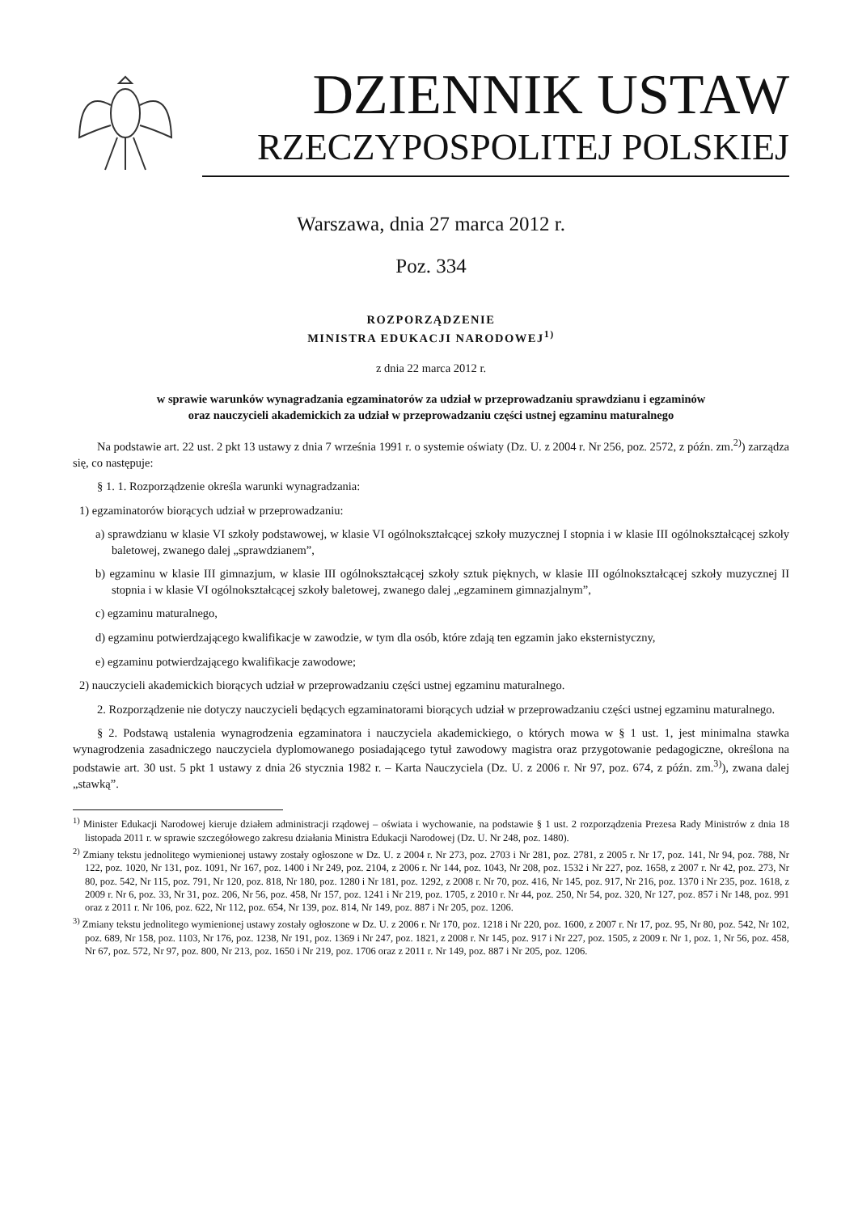DZIENNIK USTAW
RZECZYPOSPOLITEJ POLSKIEJ
Warszawa, dnia 27 marca 2012 r.
Poz. 334
ROZPORZĄDZENIE
MINISTRA EDUKACJI NARODOWEJ<sup>1)</sup>
z dnia 22 marca 2012 r.
w sprawie warunków wynagradzania egzaminatorów za udział w przeprowadzaniu sprawdzianu i egzaminów
oraz nauczycieli akademickich za udział w przeprowadzaniu części ustnej egzaminu maturalnego
Na podstawie art. 22 ust. 2 pkt 13 ustawy z dnia 7 września 1991 r. o systemie oświaty (Dz. U. z 2004 r. Nr 256, poz. 2572, z późn. zm.<sup>2)</sup>) zarządza się, co następuje:
§ 1. 1. Rozporządzenie określa warunki wynagradzania:
1) egzaminatorów biorących udział w przeprowadzaniu:
a) sprawdzianu w klasie VI szkoły podstawowej, w klasie VI ogólnokształcącej szkoły muzycznej I stopnia i w klasie III ogólnokształcącej szkoły baletowej, zwanego dalej „sprawdzianem”,
b) egzaminu w klasie III gimnazjum, w klasie III ogólnokształcącej szkoły sztuk pięknych, w klasie III ogólnokształcącej szkoły muzycznej II stopnia i w klasie VI ogólnokształcącej szkoły baletowej, zwanego dalej „egzaminem gimnazjalnym”,
c) egzaminu maturalnego,
d) egzaminu potwierdzającego kwalifikacje w zawodzie, w tym dla osób, które zdają ten egzamin jako eksternistyczny,
e) egzaminu potwierdzającego kwalifikacje zawodowe;
2) nauczycieli akademickich biorących udział w przeprowadzaniu części ustnej egzaminu maturalnego.
2. Rozporządzenie nie dotyczy nauczycieli będących egzaminatorami biorących udział w przeprowadzaniu części ustnej egzaminu maturalnego.
§ 2. Podstawą ustalenia wynagrodzenia egzaminatora i nauczyciela akademickiego, o których mowa w § 1 ust. 1, jest minimalna stawka wynagrodzenia zasadniczego nauczyciela dyplomowanego posiadającego tytuł zawodowy magistra oraz przygotowanie pedagogiczne, określona na podstawie art. 30 ust. 5 pkt 1 ustawy z dnia 26 stycznia 1982 r. – Karta Nauczyciela (Dz. U. z 2006 r. Nr 97, poz. 674, z późn. zm.<sup>3)</sup>), zwana dalej „stawką”.
<sup>1)</sup> Minister Edukacji Narodowej kieruje działem administracji rządowej – oświata i wychowanie, na podstawie § 1 ust. 2 rozporządzenia Prezesa Rady Ministrów z dnia 18 listopada 2011 r. w sprawie szczegółowego zakresu działania Ministra Edukacji Narodowej (Dz. U. Nr 248, poz. 1480).
<sup>2)</sup> Zmiany tekstu jednolitego wymienionej ustawy zostały ogłoszone w Dz. U. z 2004 r. Nr 273, poz. 2703 i Nr 281, poz. 2781, z 2005 r. Nr 17, poz. 141, Nr 94, poz. 788, Nr 122, poz. 1020, Nr 131, poz. 1091, Nr 167, poz. 1400 i Nr 249, poz. 2104, z 2006 r. Nr 144, poz. 1043, Nr 208, poz. 1532 i Nr 227, poz. 1658, z 2007 r. Nr 42, poz. 273, Nr 80, poz. 542, Nr 115, poz. 791, Nr 120, poz. 818, Nr 180, poz. 1280 i Nr 181, poz. 1292, z 2008 r. Nr 70, poz. 416, Nr 145, poz. 917, Nr 216, poz. 1370 i Nr 235, poz. 1618, z 2009 r. Nr 6, poz. 33, Nr 31, poz. 206, Nr 56, poz. 458, Nr 157, poz. 1241 i Nr 219, poz. 1705, z 2010 r. Nr 44, poz. 250, Nr 54, poz. 320, Nr 127, poz. 857 i Nr 148, poz. 991 oraz z 2011 r. Nr 106, poz. 622, Nr 112, poz. 654, Nr 139, poz. 814, Nr 149, poz. 887 i Nr 205, poz. 1206.
<sup>3)</sup> Zmiany tekstu jednolitego wymienionej ustawy zostały ogłoszone w Dz. U. z 2006 r. Nr 170, poz. 1218 i Nr 220, poz. 1600, z 2007 r. Nr 17, poz. 95, Nr 80, poz. 542, Nr 102, poz. 689, Nr 158, poz. 1103, Nr 176, poz. 1238, Nr 191, poz. 1369 i Nr 247, poz. 1821, z 2008 r. Nr 145, poz. 917 i Nr 227, poz. 1505, z 2009 r. Nr 1, poz. 1, Nr 56, poz. 458, Nr 67, poz. 572, Nr 97, poz. 800, Nr 213, poz. 1650 i Nr 219, poz. 1706 oraz z 2011 r. Nr 149, poz. 887 i Nr 205, poz. 1206.